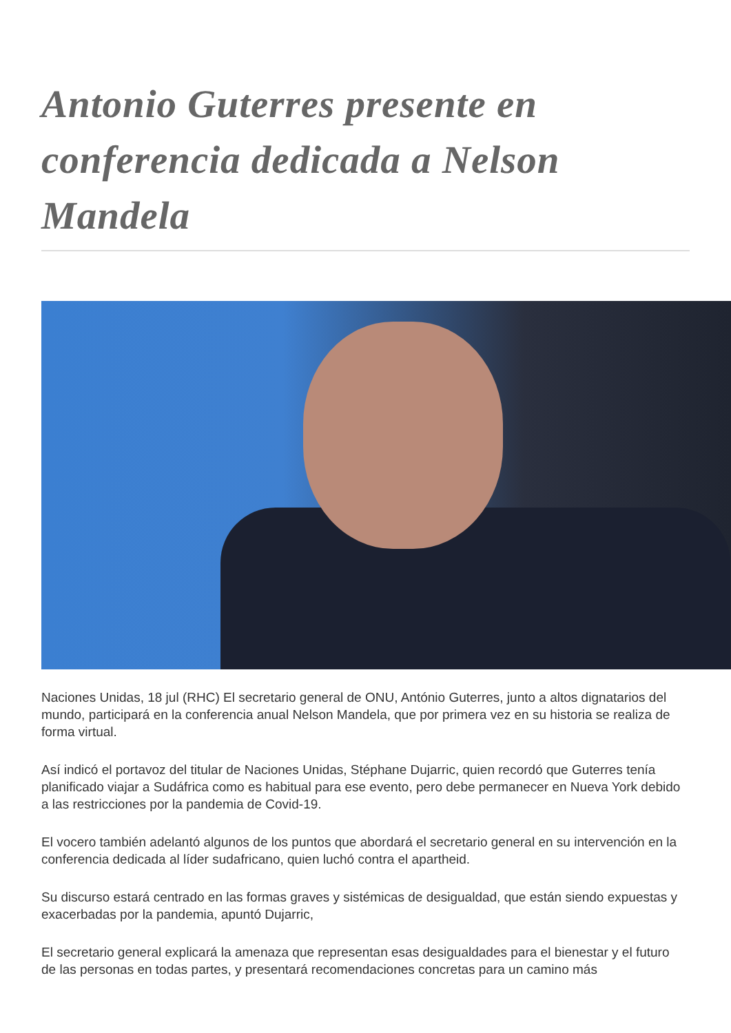Antonio Guterres presente en conferencia dedicada a Nelson Mandela
Naciones Unidas, 18 jul (RHC) El secretario general de ONU, António Guterres, junto a altos dignatarios del mundo, participará en la conferencia anual Nelson Mandela, que por primera vez en su historia se realiza de forma virtual.
Así indicó el portavoz del titular de Naciones Unidas, Stéphane Dujarric, quien recordó que Guterres tenía planificado viajar a Sudáfrica como es habitual para ese evento, pero debe permanecer en Nueva York debido a las restricciones por la pandemia de Covid-19.
El vocero también adelantó algunos de los puntos que abordará el secretario general en su intervención en la conferencia dedicada al líder sudafricano, quien luchó contra el apartheid.
Su discurso estará centrado en las formas graves y sistémicas de desigualdad, que están siendo expuestas y exacerbadas por la pandemia, apuntó Dujarric,
El secretario general explicará la amenaza que representan esas desigualdades para el bienestar y el futuro de las personas en todas partes, y presentará recomendaciones concretas para un camino más